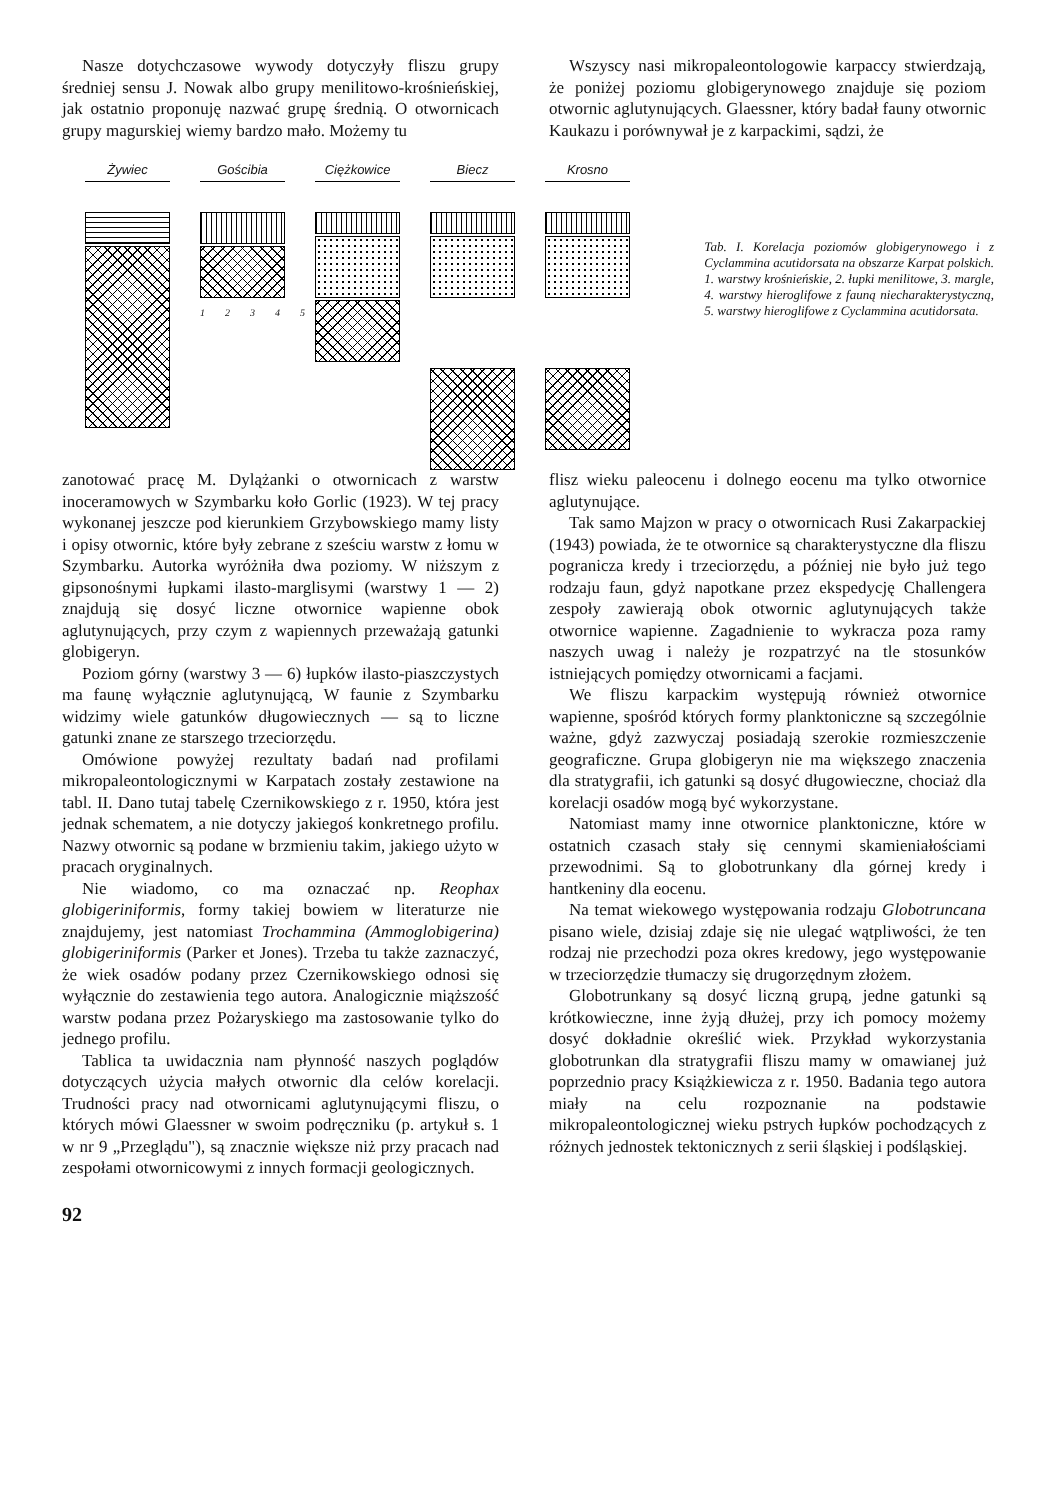Nasze dotychczasowe wywody dotyczyły fliszu grupy średniej sensu J. Nowak albo grupy menilitowo-krośnieńskiej, jak ostatnio proponuję nazwać grupę średnią. O otwornicach grupy magurskiej wiemy bardzo mało. Możemy tu
Wszyscy nasi mikropaleontologowie karpaccy stwierdzają, że poniżej poziomu globigerynowego znajduje się poziom otwornic aglutynujących. Glaessner, który badał fauny otwornic Kaukazu i porównywał je z karpackimi, sądzi, że
Żywiec Gościbia
1 2 3 4 5
Ciężkowice
Biecz Krosno
Tab. I. Korelacja poziomów globigerynowego i z Cyclammina acutidorsata na obszarze Karpat polskich. 1. warstwy krośnieńskie, 2. łupki menilitowe, 3. margle, 4. warstwy hieroglifowe z fauną niecharakterystyczną, 5. warstwy hieroglifowe z Cyclammina acutidorsata.
zanotować pracę M. Dylążanki o otwornicach z warstw inoceramowych w Szymbarku koło Gorlic (1923). W tej pracy wykonanej jeszcze pod kierunkiem Grzybowskiego mamy listy i opisy otwornic, które były zebrane z sześciu warstw z łomu w Szymbarku. Autorka wyróżniła dwa poziomy. W niższym z gipsonośnymi łupkami ilasto-marglisymi (warstwy 1 — 2) znajdują się dosyć liczne otwornice wapienne obok aglutynujących, przy czym z wapiennych przeważają gatunki globigeryn.
Poziom górny (warstwy 3 — 6) łupków ilasto-piaszczystych ma faunę wyłącznie aglutynującą, W faunie z Szymbarku widzimy wiele gatunków długowiecznych — są to liczne gatunki znane ze starszego trzeciorzędu.
Omówione powyżej rezultaty badań nad profilami mikropaleontologicznymi w Karpatach zostały zestawione na tabl. II. Dano tutaj tabelę Czernikowskiego z r. 1950, która jest jednak schematem, a nie dotyczy jakiegoś konkretnego profilu. Nazwy otwornic są podane w brzmieniu takim, jakiego użyto w pracach oryginalnych.
Nie wiadomo, co ma oznaczać np. Reophax globigeriniformis, formy takiej bowiem w literaturze nie znajdujemy, jest natomiast Trochammina (Ammoglobigerina) globigeriniformis (Parker et Jones). Trzeba tu także zaznaczyć, że wiek osadów podany przez Czernikowskiego odnosi się wyłącznie do zestawienia tego autora. Analogicznie miąższość warstw podana przez Pożaryskiego ma zastosowanie tylko do jednego profilu.
Tablica ta uwidacznia nam płynność naszych poglądów dotyczących użycia małych otwornic dla celów korelacji. Trudności pracy nad otwornicami aglutynującymi fliszu, o których mówi Glaessner w swoim podręczniku (p. artykuł s. 1 w nr 9 „Przeglądu"), są znacznie większe niż przy pracach nad zespołami otwornicowymi z innych formacji geologicznych.
flisz wieku paleocenu i dolnego eocenu ma tylko otwornice aglutynujące.
Tak samo Majzon w pracy o otwornicach Rusi Zakarpackiej (1943) powiada, że te otwornice są charakterystyczne dla fliszu pogranicza kredy i trzeciorzędu, a później nie było już tego rodzaju faun, gdyż napotkane przez ekspedycję Challengera zespoły zawierają obok otwornic aglutynujących także otwornice wapienne. Zagadnienie to wykracza poza ramy naszych uwag i należy je rozpatrzyć na tle stosunków istniejących pomiędzy otwornicami a facjami.
We fliszu karpackim występują również otwornice wapienne, spośród których formy planktoniczne są szczególnie ważne, gdyż zazwyczaj posiadają szerokie rozmieszczenie geograficzne. Grupa globigeryn nie ma większego znaczenia dla stratygrafii, ich gatunki są dosyć długowieczne, chociaż dla korelacji osadów mogą być wykorzystane.
Natomiast mamy inne otwornice planktoniczne, które w ostatnich czasach stały się cennymi skamieniałościami przewodnimi. Są to globotrunkany dla górnej kredy i hantkeniny dla eocenu.
Na temat wiekowego występowania rodzaju Globotruncana pisano wiele, dzisiaj zdaje się nie ulegać wątpliwości, że ten rodzaj nie przechodzi poza okres kredowy, jego występowanie w trzeciorzędzie tłumaczy się drugorzędnym złożem.
Globotrunkany są dosyć liczną grupą, jedne gatunki są krótkowieczne, inne żyją dłużej, przy ich pomocy możemy dosyć dokładnie określić wiek. Przykład wykorzystania globotrunkan dla stratygrafii fliszu mamy w omawianej już poprzednio pracy Książkiewicza z r. 1950. Badania tego autora miały na celu rozpoznanie na podstawie mikropaleontologicznej wieku pstrych łupków pochodzących z różnych jednostek tektonicznych z serii śląskiej i podśląskiej.
92